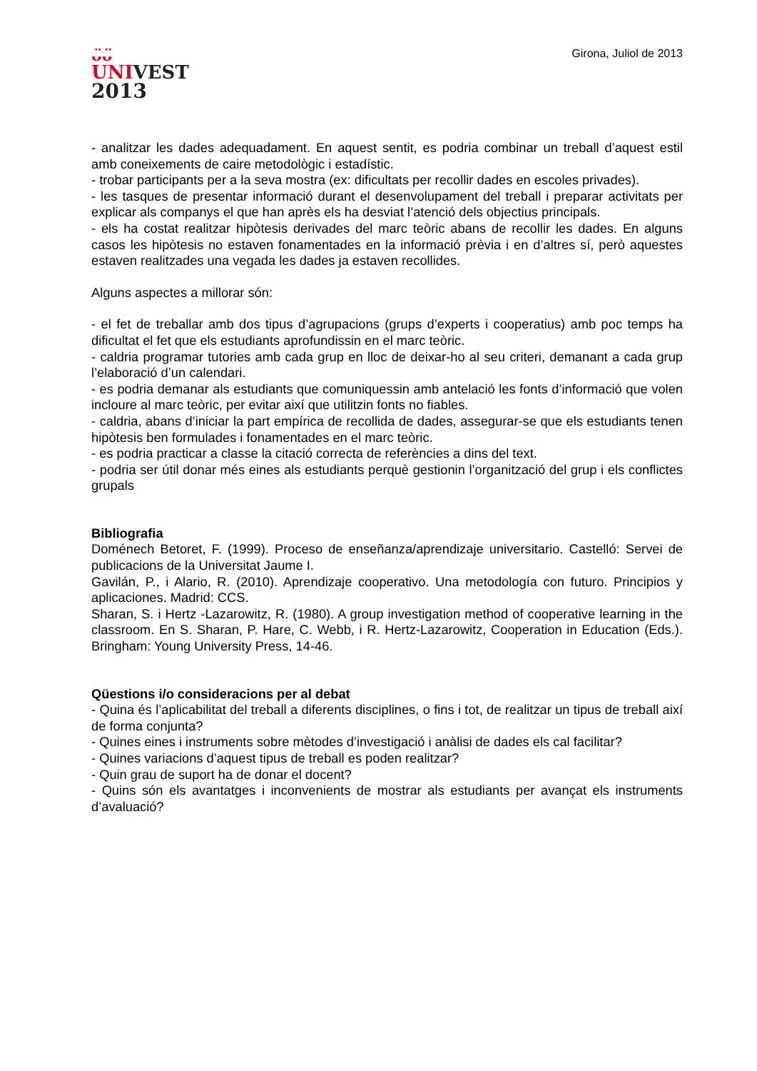ᴗ̈ᴗ̈
UNIVEST
2013
Girona, Juliol de 2013
- analitzar les dades adequadament. En aquest sentit, es podria combinar un treball d’aquest estil amb coneixements de caire metodològic i estadístic.
- trobar participants per a la seva mostra (ex: dificultats per recollir dades en escoles privades).
- les tasques de presentar informació durant el desenvolupament del treball i preparar activitats per explicar als companys el que han après els ha desviat l’atenció dels objectius principals.
- els ha costat realitzar hipòtesis derivades del marc teòric abans de recollir les dades. En alguns casos les hipòtesis no estaven fonamentades en la informació prèvia i en d’altres sí, però aquestes estaven realitzades una vegada les dades ja estaven recollides.
Alguns aspectes a millorar són:
- el fet de treballar amb dos tipus d’agrupacions (grups d’experts i cooperatius) amb poc temps ha dificultat el fet que els estudiants aprofundissin en el marc teòric.
- caldria programar tutories amb cada grup en lloc de deixar-ho al seu criteri, demanant a cada grup l’elaboració d’un calendari.
- es podria demanar als estudiants que comuniquessin amb antelació les fonts d’informació que volen incloure al marc teòric, per evitar així que utilitzin fonts no fiables.
- caldria, abans d’iniciar la part empírica de recollida de dades, assegurar-se que els estudiants tenen hipòtesis ben formulades i fonamentades en el marc teòric.
- es podria practicar a classe la citació correcta de referències a dins del text.
- podria ser útil donar més eines als estudiants perquè gestionin l’organització del grup i els conflictes grupals
Bibliografia
Doménech Betoret, F. (1999). Proceso de enseñanza/aprendizaje universitario. Castelló: Servei de publicacions de la Universitat Jaume I.
Gavilán, P., i Alario, R. (2010). Aprendizaje cooperativo. Una metodología con futuro. Principios y aplicaciones. Madrid: CCS.
Sharan, S. i Hertz -Lazarowitz, R. (1980). A group investigation method of cooperative learning in the classroom. En S. Sharan, P. Hare, C. Webb, i R. Hertz-Lazarowitz, Cooperation in Education (Eds.). Bringham: Young University Press, 14-46.
Qüestions i/o consideracions per al debat
- Quina és l’aplicabilitat del treball a diferents disciplines, o fins i tot, de realitzar un tipus de treball així de forma conjunta?
- Quines eines i instruments sobre mètodes d’investigació i anàlisi de dades els cal facilitar?
- Quines variacions d’aquest tipus de treball es poden realitzar?
- Quin grau de suport ha de donar el docent?
- Quins són els avantatges i inconvenients de mostrar als estudiants per avançat els instruments d’avaluació?